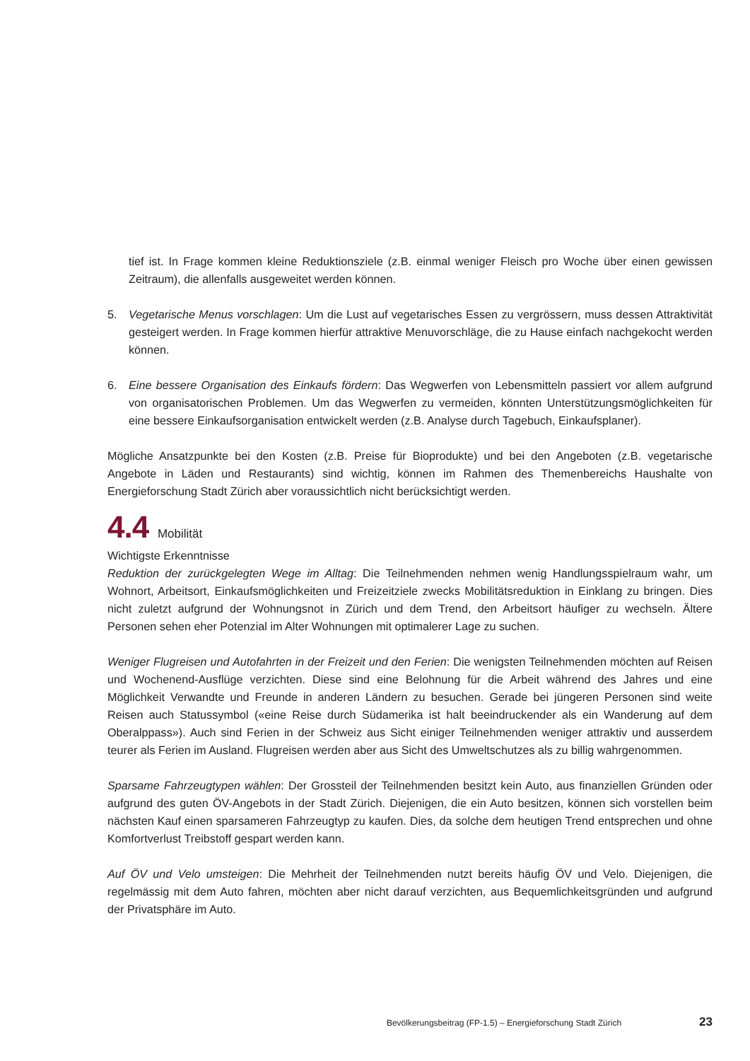tief ist. In Frage kommen kleine Reduktionsziele (z.B. einmal weniger Fleisch pro Woche über einen gewissen Zeitraum), die allenfalls ausgeweitet werden können.
5. Vegetarische Menus vorschlagen: Um die Lust auf vegetarisches Essen zu vergrössern, muss dessen Attraktivität gesteigert werden. In Frage kommen hierfür attraktive Menuvorschläge, die zu Hause einfach nachgekocht werden können.
6. Eine bessere Organisation des Einkaufs fördern: Das Wegwerfen von Lebensmitteln passiert vor allem aufgrund von organisatorischen Problemen. Um das Wegwerfen zu vermeiden, könnten Unterstützungsmöglichkeiten für eine bessere Einkaufsorganisation entwickelt werden (z.B. Analyse durch Tagebuch, Einkaufsplaner).
Mögliche Ansatzpunkte bei den Kosten (z.B. Preise für Bioprodukte) und bei den Angeboten (z.B. vegetarische Angebote in Läden und Restaurants) sind wichtig, können im Rahmen des Themenbereichs Haushalte von Energieforschung Stadt Zürich aber voraussichtlich nicht berücksichtigt werden.
4.4 Mobilität
Wichtigste Erkenntnisse
Reduktion der zurückgelegten Wege im Alltag: Die Teilnehmenden nehmen wenig Handlungsspielraum wahr, um Wohnort, Arbeitsort, Einkaufsmöglichkeiten und Freizeitziele zwecks Mobilitätsreduktion in Einklang zu bringen. Dies nicht zuletzt aufgrund der Wohnungsnot in Zürich und dem Trend, den Arbeitsort häufiger zu wechseln. Ältere Personen sehen eher Potenzial im Alter Wohnungen mit optimalerer Lage zu suchen.
Weniger Flugreisen und Autofahrten in der Freizeit und den Ferien: Die wenigsten Teilnehmenden möchten auf Reisen und Wochenend-Ausflüge verzichten. Diese sind eine Belohnung für die Arbeit während des Jahres und eine Möglichkeit Verwandte und Freunde in anderen Ländern zu besuchen. Gerade bei jüngeren Personen sind weite Reisen auch Statussymbol («eine Reise durch Südamerika ist halt beeindruckender als ein Wanderung auf dem Oberalppass»). Auch sind Ferien in der Schweiz aus Sicht einiger Teilnehmenden weniger attraktiv und ausserdem teurer als Ferien im Ausland. Flugreisen werden aber aus Sicht des Umweltschutzes als zu billig wahrgenommen.
Sparsame Fahrzeugtypen wählen: Der Grossteil der Teilnehmenden besitzt kein Auto, aus finanziellen Gründen oder aufgrund des guten ÖV-Angebots in der Stadt Zürich. Diejenigen, die ein Auto besitzen, können sich vorstellen beim nächsten Kauf einen sparsameren Fahrzeugtyp zu kaufen. Dies, da solche dem heutigen Trend entsprechen und ohne Komfortverlust Treibstoff gespart werden kann.
Auf ÖV und Velo umsteigen: Die Mehrheit der Teilnehmenden nutzt bereits häufig ÖV und Velo. Diejenigen, die regelmässig mit dem Auto fahren, möchten aber nicht darauf verzichten, aus Bequemlichkeitsgründen und aufgrund der Privatsphäre im Auto.
Bevölkerungsbeitrag (FP-1.5) – Energieforschung Stadt Zürich 23